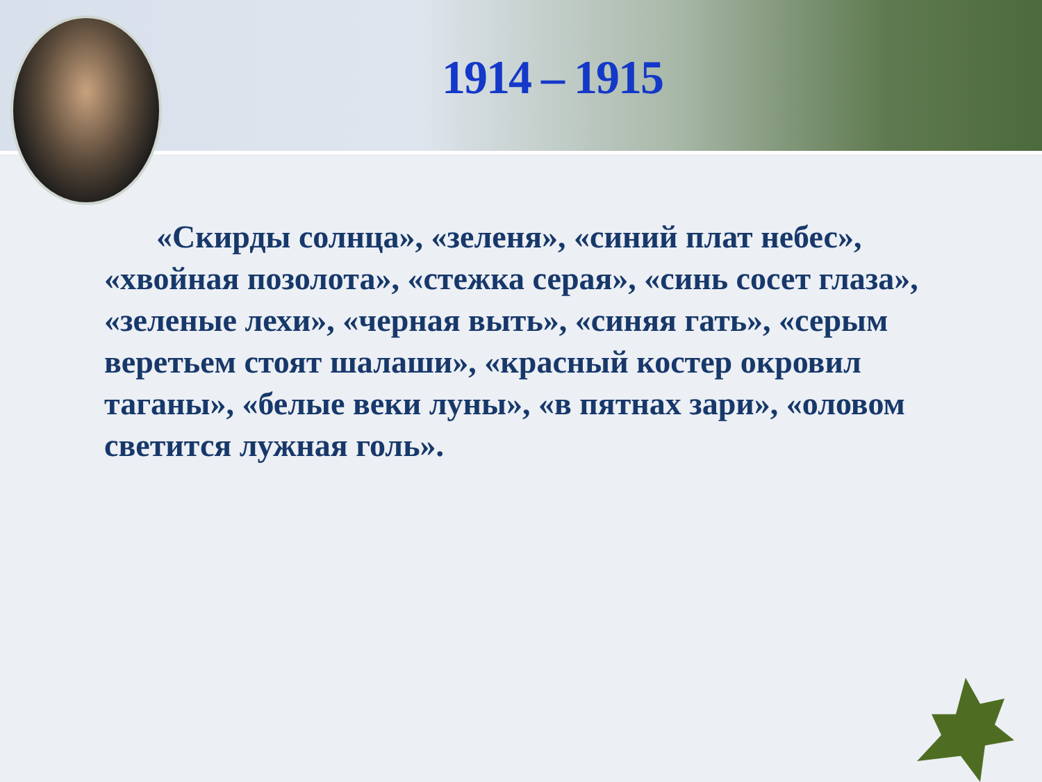1914 – 1915
«Скирды солнца», «зеленя», «синий плат небес», «хвойная позолота», «стежка серая», «синь сосет глаза», «зеленые лехи», «черная выть», «синяя гать», «серым веретьем стоят шалаши», «красный костер окровил таганы», «белые веки луны», «в пятнах зари», «оловом светится лужная голь».